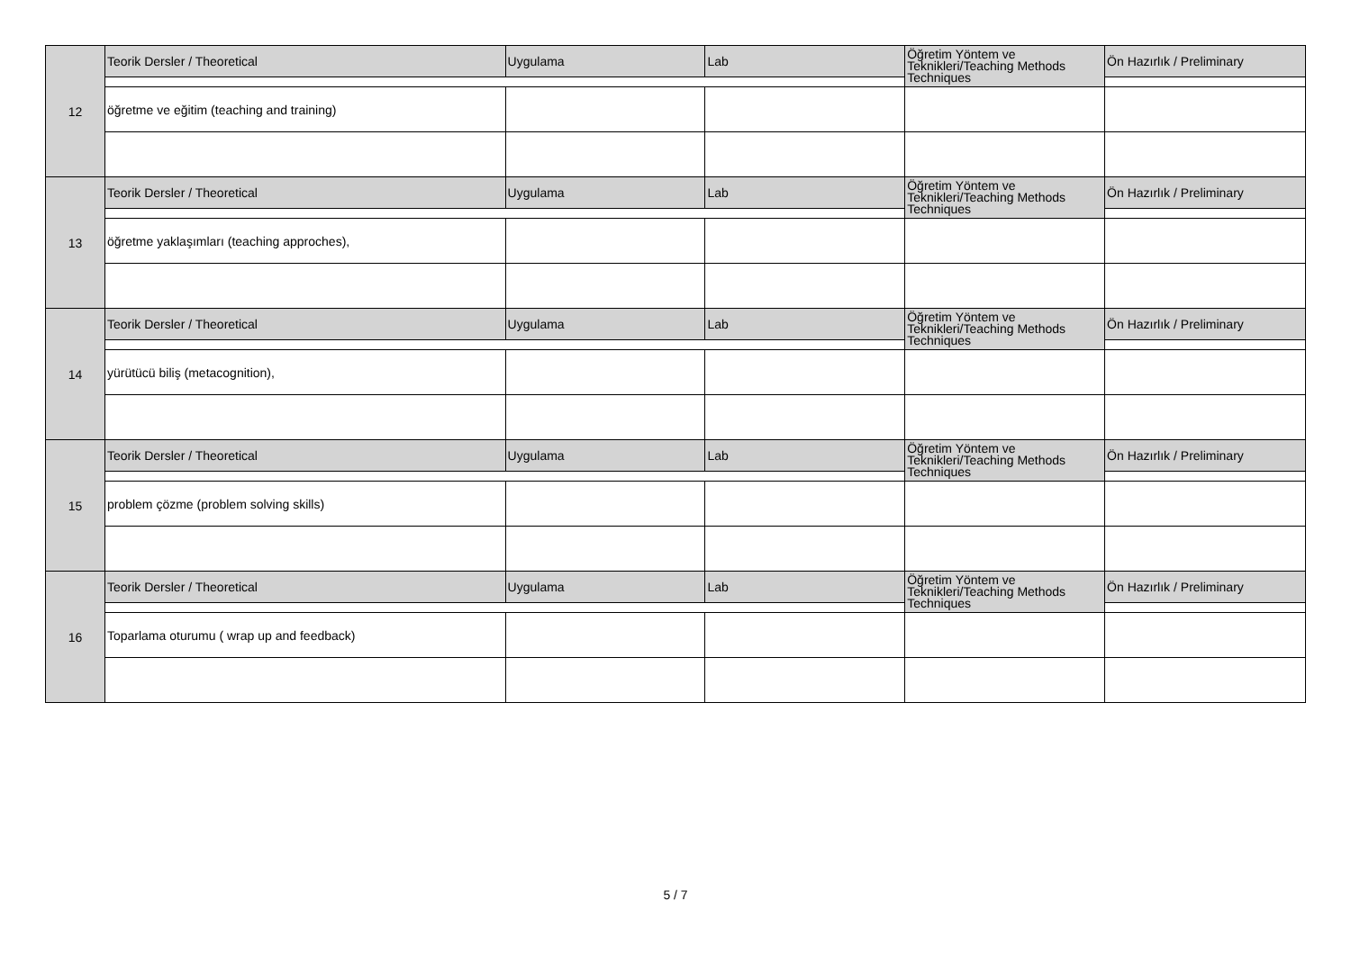| 12 | Teorik Dersler / Theoretical | Uygulama | Lab | Öğretim Yöntem ve Teknikleri/Teaching Methods Techniques | Ön Hazırlık / Preliminary |
| | öğretme ve eğitim (teaching and training) | | | | |
| 13 | Teorik Dersler / Theoretical | Uygulama | Lab | Öğretim Yöntem ve Teknikleri/Teaching Methods Techniques | Ön Hazırlık / Preliminary |
| | öğretme yaklaşımları (teaching approches), | | | | |
| 14 | Teorik Dersler / Theoretical | Uygulama | Lab | Öğretim Yöntem ve Teknikleri/Teaching Methods Techniques | Ön Hazırlık / Preliminary |
| | yürütücü biliş (metacognition), | | | | |
| 15 | Teorik Dersler / Theoretical | Uygulama | Lab | Öğretim Yöntem ve Teknikleri/Teaching Methods Techniques | Ön Hazırlık / Preliminary |
| | problem çözme (problem solving skills) | | | | |
| 16 | Teorik Dersler / Theoretical | Uygulama | Lab | Öğretim Yöntem ve Teknikleri/Teaching Methods Techniques | Ön Hazırlık / Preliminary |
| | Toparlama oturumu ( wrap up and feedback) | | | | |
5 / 7